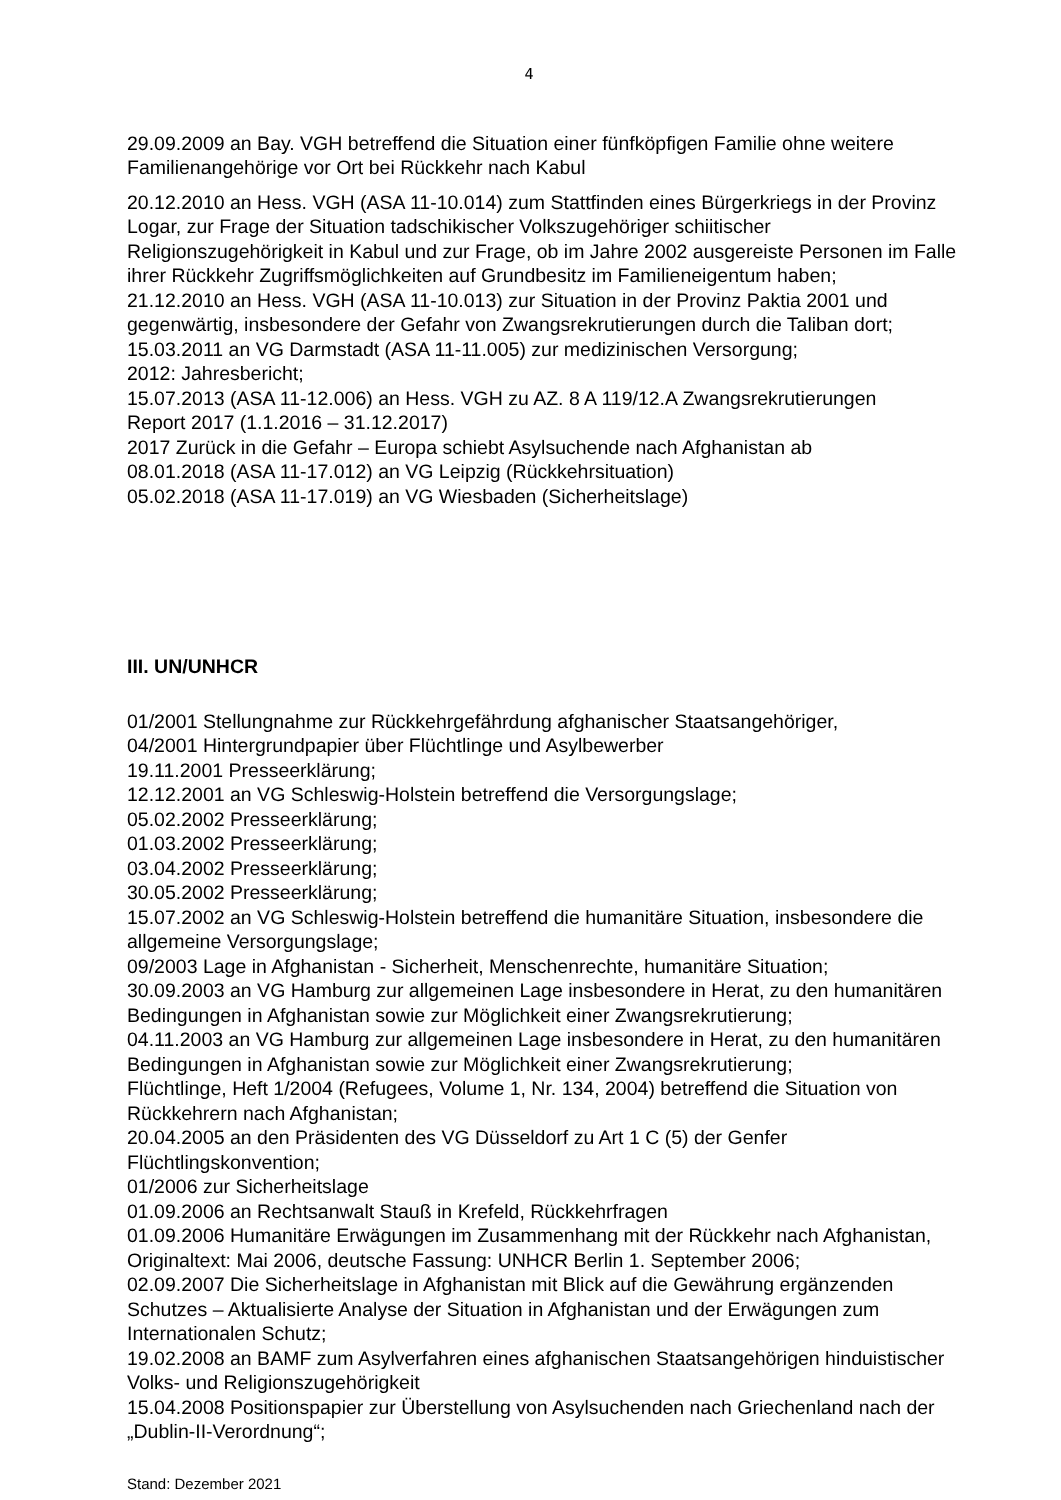4
29.09.2009 an Bay. VGH betreffend die Situation einer fünfköpfigen Familie ohne weitere Familienangehörige vor Ort bei Rückkehr nach Kabul
20.12.2010 an Hess. VGH (ASA 11-10.014) zum Stattfinden eines Bürgerkriegs in der Provinz Logar, zur Frage der Situation tadschikischer Volkszugehöriger schiitischer Religionszugehörigkeit in Kabul und zur Frage, ob im Jahre 2002 ausgereiste Personen im Falle ihrer Rückkehr Zugriffsmöglichkeiten auf Grundbesitz im Familieneigentum haben;
21.12.2010 an Hess. VGH (ASA 11-10.013) zur Situation in der Provinz Paktia 2001 und gegenwärtig, insbesondere der Gefahr von Zwangsrekrutierungen durch die Taliban dort;
15.03.2011 an VG Darmstadt (ASA 11-11.005) zur medizinischen Versorgung;
2012: Jahresbericht;
15.07.2013 (ASA 11-12.006) an Hess. VGH zu AZ. 8 A 119/12.A Zwangsrekrutierungen
Report 2017 (1.1.2016 – 31.12.2017)
2017 Zurück in die Gefahr – Europa schiebt Asylsuchende nach Afghanistan ab
08.01.2018 (ASA 11-17.012) an VG Leipzig (Rückkehrsituation)
05.02.2018 (ASA 11-17.019) an VG Wiesbaden (Sicherheitslage)
III. UN/UNHCR
01/2001 Stellungnahme zur Rückkehrgefährdung afghanischer Staatsangehöriger,
04/2001 Hintergrundpapier über Flüchtlinge und Asylbewerber
19.11.2001 Presseerklärung;
12.12.2001 an VG Schleswig-Holstein betreffend die Versorgungslage;
05.02.2002 Presseerklärung;
01.03.2002 Presseerklärung;
03.04.2002 Presseerklärung;
30.05.2002 Presseerklärung;
15.07.2002 an VG Schleswig-Holstein betreffend die humanitäre Situation, insbesondere die allgemeine Versorgungslage;
09/2003 Lage in Afghanistan - Sicherheit, Menschenrechte, humanitäre Situation;
30.09.2003 an VG Hamburg zur allgemeinen Lage insbesondere in Herat, zu den humanitären Bedingungen in Afghanistan sowie zur Möglichkeit einer Zwangsrekrutierung;
04.11.2003 an VG Hamburg zur allgemeinen Lage insbesondere in Herat, zu den humanitären Bedingungen in Afghanistan sowie zur Möglichkeit einer Zwangsrekrutierung;
Flüchtlinge, Heft 1/2004 (Refugees, Volume 1, Nr. 134, 2004) betreffend die Situation von Rückkehrern nach Afghanistan;
20.04.2005 an den Präsidenten des VG Düsseldorf zu Art 1 C (5) der Genfer Flüchtlingskonvention;
01/2006 zur Sicherheitslage
01.09.2006 an Rechtsanwalt Stauß in Krefeld, Rückkehrfragen
01.09.2006 Humanitäre Erwägungen im Zusammenhang mit der Rückkehr nach Afghanistan, Originaltext: Mai 2006, deutsche Fassung: UNHCR Berlin 1. September 2006;
02.09.2007 Die Sicherheitslage in Afghanistan mit Blick auf die Gewährung ergänzenden Schutzes – Aktualisierte Analyse der Situation in Afghanistan und der Erwägungen zum Internationalen Schutz;
19.02.2008 an BAMF zum Asylverfahren eines afghanischen Staatsangehörigen hinduistischer Volks- und Religionszugehörigkeit
15.04.2008 Positionspapier zur Überstellung von Asylsuchenden nach Griechenland nach der „Dublin-II-Verordnung“;
Stand: Dezember 2021